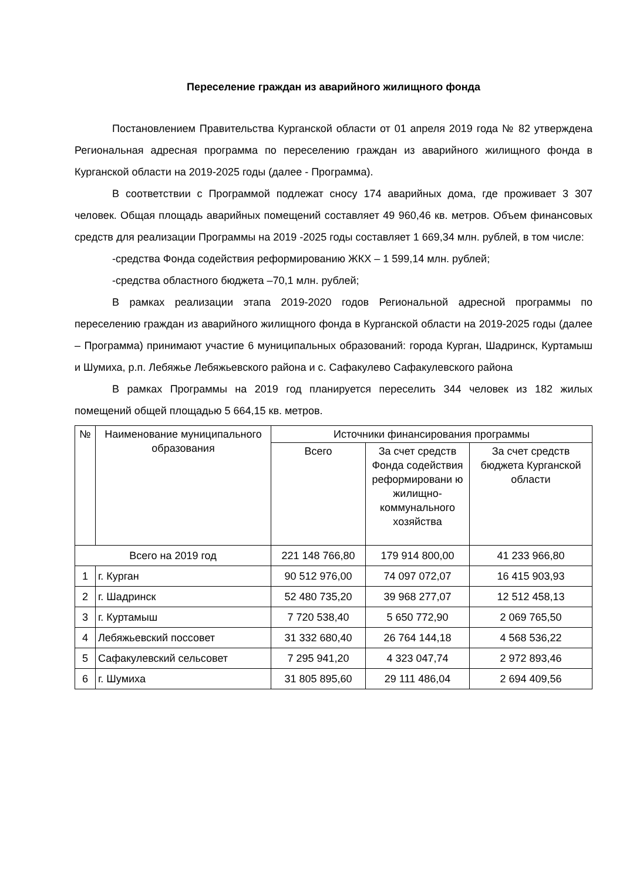Переселение граждан из аварийного жилищного фонда
Постановлением Правительства Курганской области от 01 апреля 2019 года № 82 утверждена Региональная адресная программа по переселению граждан из аварийного жилищного фонда в Курганской области на 2019-2025 годы (далее - Программа).
В соответствии с Программой подлежат сносу 174 аварийных дома, где проживает 3 307 человек. Общая площадь аварийных помещений составляет 49 960,46 кв. метров. Объем финансовых средств для реализации Программы на 2019 -2025 годы составляет 1 669,34 млн. рублей, в том числе:
-средства Фонда содействия реформированию ЖКХ – 1 599,14 млн. рублей;
-средства областного бюджета –70,1 млн. рублей;
В рамках реализации этапа 2019-2020 годов Региональной адресной программы по переселению граждан из аварийного жилищного фонда в Курганской области на 2019-2025 годы (далее – Программа) принимают участие 6 муниципальных образований: города Курган, Шадринск, Куртамыш и Шумиха, р.п. Лебяжье Лебяжьевского района и с. Сафакулево Сафакулевского района
В рамках Программы на 2019 год планируется переселить 344 человек из 182 жилых помещений общей площадью 5 664,15 кв. метров.
| № | Наименование муниципального образования | Источники финансирования программы | | |
| --- | --- | --- | --- | --- |
| | | Всего | За счет средств Фонда содействия реформировани ю жилищно-коммунального хозяйства | За счет средств бюджета Курганской области |
| Всего на 2019 год | | 221 148 766,80 | 179 914 800,00 | 41 233 966,80 |
| 1 | г. Курган | 90 512 976,00 | 74 097 072,07 | 16 415 903,93 |
| 2 | г. Шадринск | 52 480 735,20 | 39 968 277,07 | 12 512 458,13 |
| 3 | г. Куртамыш | 7 720 538,40 | 5 650 772,90 | 2 069 765,50 |
| 4 | Лебяжьевский поссовет | 31 332 680,40 | 26 764 144,18 | 4 568 536,22 |
| 5 | Сафакулевский сельсовет | 7 295 941,20 | 4 323 047,74 | 2 972 893,46 |
| 6 | г. Шумиха | 31 805 895,60 | 29 111 486,04 | 2 694 409,56 |